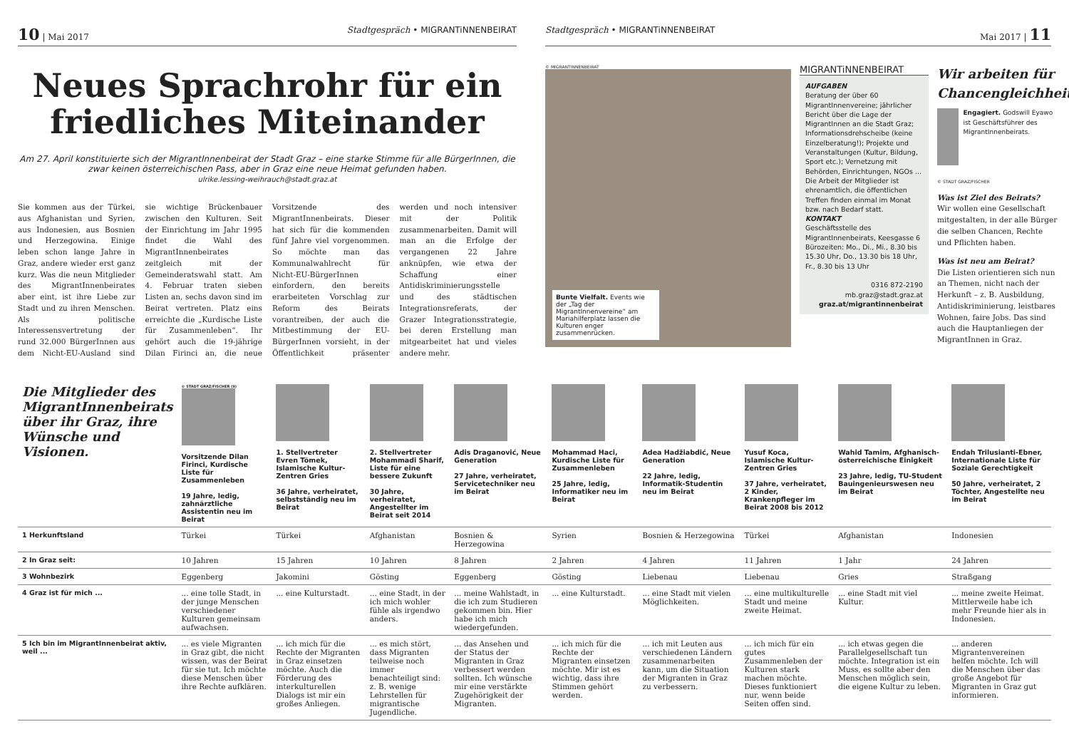10 | Mai 2017 Stadtgespräch • MIGRANTiNNENBEIRAT
Neues Sprachrohr für ein friedliches Miteinander
Am 27. April konstituierte sich der MigrantInnenbeirat der Stadt Graz – eine starke Stimme für alle BürgerInnen, die zwar keinen österreichischen Pass, aber in Graz eine neue Heimat gefunden haben.
ulrike.lessing-weihrauch@stadt.graz.at
Sie kommen aus der Türkei, aus Afghanistan und Syrien, aus Indonesien, aus Bosnien und Herzegowina. Einige leben schon lange Jahre in Graz, andere wieder erst ganz kurz. Was die neun Mitglieder des MigrantInnenbeirates aber eint, ist ihre Liebe zur Stadt und zu ihren Menschen. Als politische Interessensvertretung der rund 32.000 BürgerInnen aus dem Nicht-EU-Ausland sind sie wichtige Brückenbauer zwischen den Kulturen. Seit der Einrichtung im Jahr 1995 findet die Wahl des MigrantInnenbeirates zeitgleich mit der Gemeinderatswahl statt. Am 4. Februar traten sieben Listen an, sechs davon sind im Beirat vertreten. Platz eins erreichte die „Kurdische Liste für Zusammenleben“. Ihr gehört auch die 19-jährige Dilan Firinci an, die neue Vorsitzende des MigrantInnenbeirats. Dieser hat sich für die kommenden fünf Jahre viel vorgenommen. So möchte man das Kommunalwahlrecht für Nicht-EU-BürgerInnen einfordern, den bereits erarbeiteten Vorschlag zur Reform des Beirats vorantreiben, der auch die Mitbestimmung der EU-BürgerInnen vorsieht, in der Öffentlichkeit präsenter werden und noch intensiver mit der Politik zusammenarbeiten. Damit will man an die Erfolge der vergangenen 22 Jahre anknüpfen, wie etwa der Schaffung einer Antidiskriminierungsstelle und des städtischen Integrationsreferats, der Grazer Integrationsstrategie, bei deren Erstellung man mitgearbeitet hat und vieles andere mehr.
Stadtgespräch • MIGRANTiNNENBEIRAT Mai 2017 | 11
© MIGRANTINNENBEIRAT
Bunte Vielfalt. Events wie der „Tag der MigrantInnenvereine“ am Mariahilferplatz lassen die Kulturen enger zusammenrücken.
MIGRANTiNNENBEIRAT
AUFGABEN
Beratung der über 60 MigrantInnenvereine; jährlicher Bericht über die Lage der MigrantInnen an die Stadt Graz; Informationsdrehscheibe (keine Einzelberatung!); Projekte und Veranstaltungen (Kultur, Bildung, Sport etc.); Vernetzung mit Behörden, Einrichtungen, NGOs ...
Die Arbeit der Mitglieder ist ehrenamtlich, die öffentlichen Treffen finden einmal im Monat bzw. nach Bedarf statt.
KONTAKT
Geschäftsstelle des MigrantInnenbeirats, Keesgasse 6 Bürozeiten: Mo., Di., Mi., 8.30 bis 15.30 Uhr, Do., 13.30 bis 18 Uhr, Fr., 8.30 bis 13 Uhr
0316 872-2190
mb.graz@stadt.graz.at
graz.at/migrantinnenbeirat
Wir arbeiten für Chancengleichheit
Engagiert. Godswill Eyawo ist Geschäftsführer des MigrantInnenbeirats.
© STADT GRAZ/FISCHER
Was ist Ziel des Beirats?
Wir wollen eine Gesellschaft mitgestalten, in der alle Bürger die selben Chancen, Rechte und Pflichten haben.
Was ist neu am Beirat?
Die Listen orientieren sich nun an Themen, nicht nach der Herkunft – z. B. Ausbildung, Antidiskriminierung, leistbares Wohnen, faire Jobs. Das sind auch die Hauptanliegen der MigrantInnen in Graz.
| Die Mitglieder des MigrantInnenbeirats über ihr Graz, ihre Wünsche und Visionen. | © STADT GRAZ/FISCHER (9) Vorsitzende Dilan Firinci, Kurdische Liste für Zusammenleben 19 Jahre, ledig, zahnärztliche Assistentin neu im Beirat | 1. Stellvertreter Evren Tömek, Islamische Kultur-Zentren Gries 36 Jahre, verheiratet, selbstständig neu im Beirat | 2. Stellvertreter Mohammadi Sharif, Liste für eine bessere Zukunft 30 Jahre, verheiratet, Angestellter im Beirat seit 2014 | Adis Draganović, Neue Generation 27 Jahre, verheiratet, Servicetechniker neu im Beirat | Mohammad Haci, Kurdische Liste für Zusammenleben 25 Jahre, ledig, Informatiker neu im Beirat | Adea Hadžiabdić, Neue Generation 22 Jahre, ledig, Informatik-Studentin neu im Beirat | Yusuf Koca, Islamische Kultur-Zentren Gries 37 Jahre, verheiratet, 2 Kinder, Krankenpfleger im Beirat 2008 bis 2012 | Wahid Tamim, Afghanisch-österreichische Einigkeit 23 Jahre, ledig, TU-Student Bauingenieurswesen neu im Beirat | Endah Trilusianti-Ebner, Internationale Liste für Soziale Gerechtigkeit 50 Jahre, verheiratet, 2 Töchter, Angestellte neu im Beirat |
| --- | --- | --- | --- | --- | --- | --- | --- | --- | --- |
| 1 Herkunftsland | Türkei | Türkei | Afghanistan | Bosnien & Herzegowina | Syrien | Bosnien & Herzegowina | Türkei | Afghanistan | Indonesien |
| 2 In Graz seit: | 10 Jahren | 15 Jahren | 10 Jahren | 8 Jahren | 2 Jahren | 4 Jahren | 11 Jahren | 1 Jahr | 24 Jahren |
| 3 Wohnbezirk | Eggenberg | Jakomini | Gösting | Eggenberg | Gösting | Liebenau | Liebenau | Gries | Straßgang |
| 4 Graz ist für mich ... | ... eine tolle Stadt, in der junge Menschen verschiedener Kulturen gemeinsam aufwachsen. | ... eine Kulturstadt. | ... eine Stadt, in der ich mich wohler fühle als irgendwo anders. | ... meine Wahlstadt, in die ich zum Studieren gekommen bin. Hier habe ich mich wiedergefunden. | ... eine Kulturstadt. | ... eine Stadt mit vielen Möglichkeiten. | ... eine multikulturelle Stadt und meine zweite Heimat. | ... eine Stadt mit viel Kultur. | ... meine zweite Heimat. Mittlerweile habe ich mehr Freunde hier als in Indonesien. |
| 5 Ich bin im MigrantInnenbeirat aktiv, weil ... | ... es viele Migranten in Graz gibt, die nicht wissen, was der Beirat für sie tut. Ich möchte diese Menschen über ihre Rechte aufklären. | ... ich mich für die Rechte der Migranten in Graz einsetzen möchte. Auch die Förderung des interkulturellen Dialogs ist mir ein großes Anliegen. | ... es mich stört, dass Migranten teilweise noch immer benachteiligt sind: z. B. wenige Lehrstellen für migrantische Jugendliche. | ... das Ansehen und der Status der Migranten in Graz verbessert werden sollten. Ich wünsche mir eine verstärkte Zugehörigkeit der Migranten. | ... ich mich für die Rechte der Migranten einsetzen möchte. Mir ist es wichtig, dass ihre Stimmen gehört werden. | ... ich mit Leuten aus verschiedenen Ländern zusammenarbeiten kann, um die Situation der Migranten in Graz zu verbessern. | ... ich mich für ein gutes Zusammenleben der Kulturen stark machen möchte. Dieses funktioniert nur, wenn beide Seiten offen sind. | ... ich etwas gegen die Parallelgesellschaft tun möchte. Integration ist ein Muss, es sollte aber den Menschen möglich sein, die eigene Kultur zu leben. | ... anderen Migrantenvereinen helfen möchte. Ich will die Menschen über das große Angebot für Migranten in Graz gut informieren. |